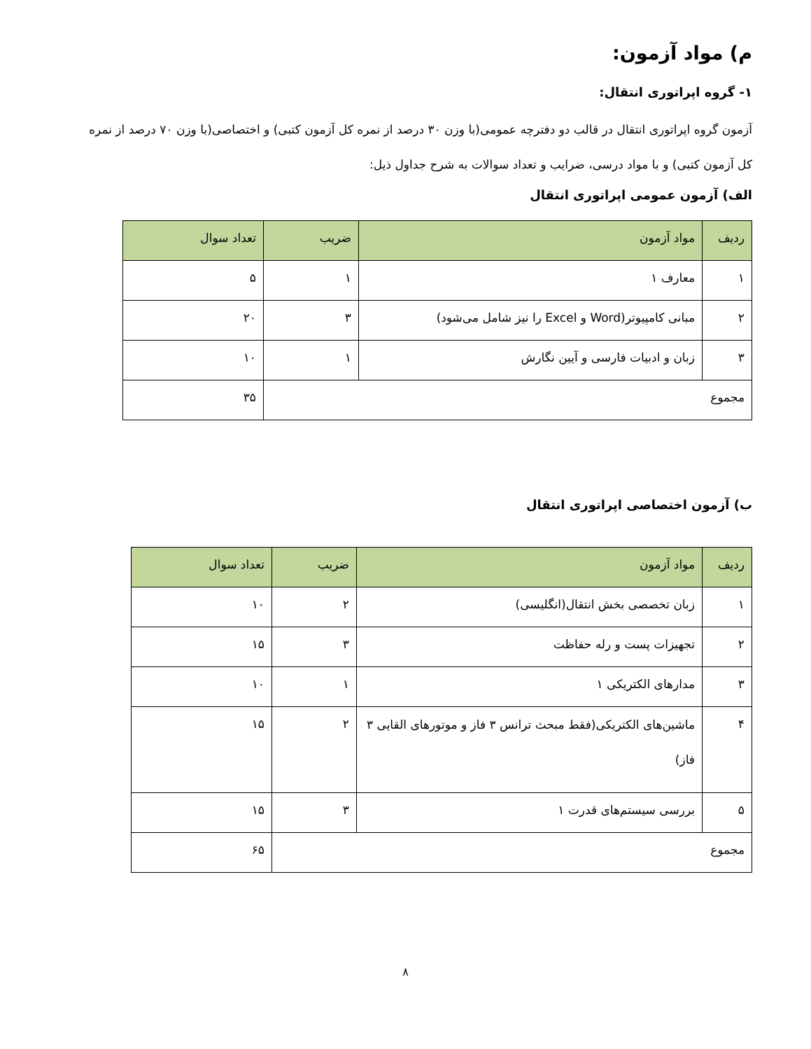م) مواد آزمون:
۱- گروه اپراتوری انتقال:
آزمون گروه اپراتوری انتقال در قالب دو دفترچه عمومی(با وزن ۳۰ درصد از نمره کل آزمون کتبی) و اختصاصی(با وزن ۷۰ درصد از نمره کل آزمون کتبی) و با مواد درسی، ضرایب و تعداد سوالات به شرح جداول ذیل:
الف) آزمون عمومی اپراتوری انتقال
| ردیف | مواد آزمون | ضریب | تعداد سوال |
| --- | --- | --- | --- |
| ۱ | معارف ۱ | ۱ | ۵ |
| ۲ | مبانی کامپیوتر(Word و Excel را نیز شامل می‌شود) | ۳ | ۲۰ |
| ۳ | زبان و ادبیات فارسی و آیین نگارش | ۱ | ۱۰ |
| مجموع | | | ۳۵ |
ب) آزمون اختصاصی اپراتوری انتقال
| ردیف | مواد آزمون | ضریب | تعداد سوال |
| --- | --- | --- | --- |
| ۱ | زبان تخصصی بخش انتقال(انگلیسی) | ۲ | ۱۰ |
| ۲ | تجهیزات پست و رله حفاظت | ۳ | ۱۵ |
| ۳ | مدارهای الکتریکی ۱ | ۱ | ۱۰ |
| ۴ | ماشین‌های الکتریکی(فقط مبحث ترانس ۳ فاز و موتورهای القایی ۳ فاز) | ۲ | ۱۵ |
| ۵ | بررسی سیستم‌های قدرت ۱ | ۳ | ۱۵ |
| مجموع | | | ۶۵ |
۸